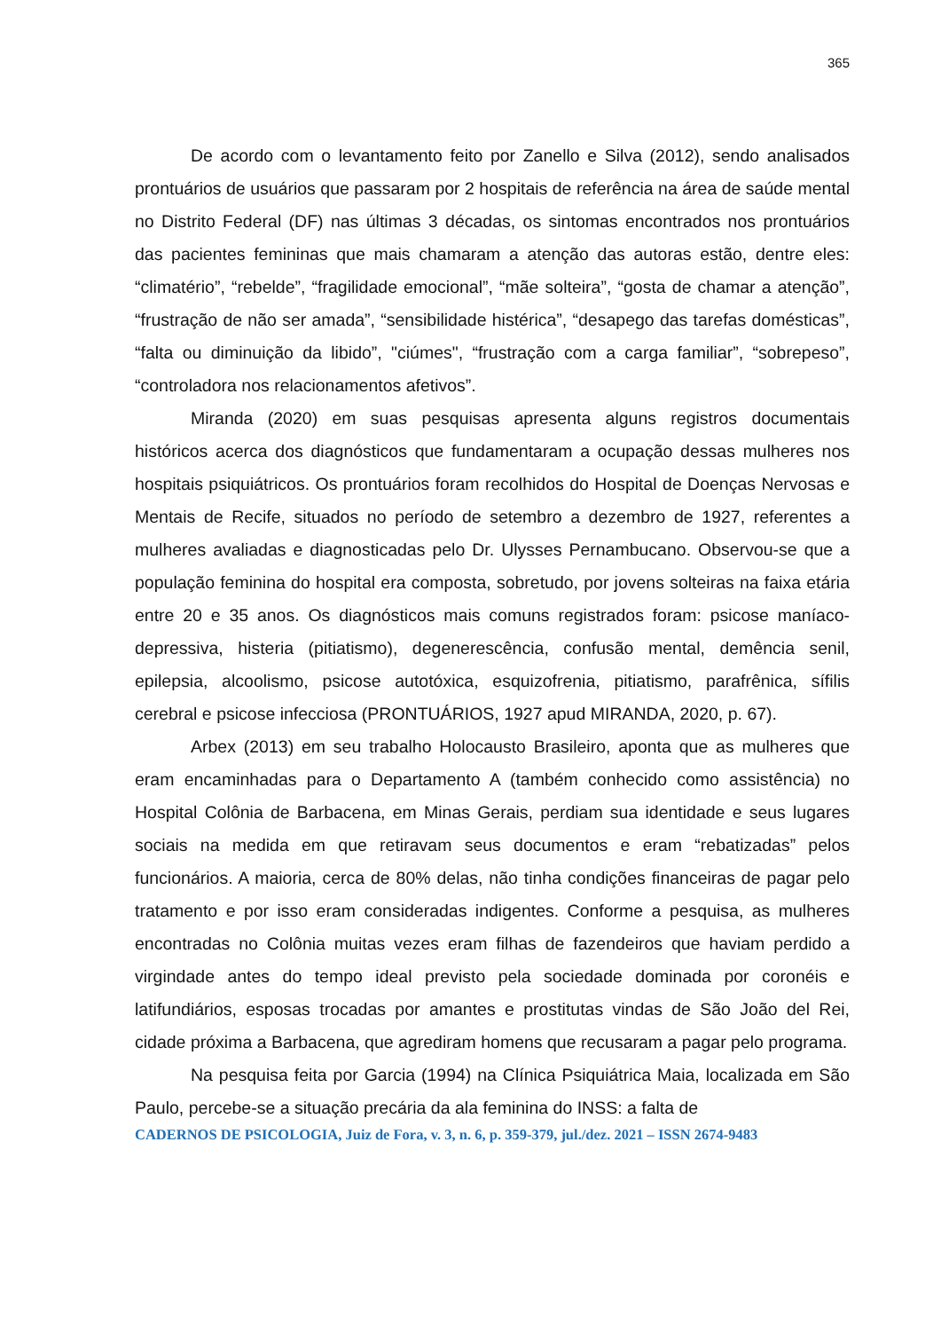365
De acordo com o levantamento feito por Zanello e Silva (2012), sendo analisados prontuários de usuários que passaram por 2 hospitais de referência na área de saúde mental no Distrito Federal (DF) nas últimas 3 décadas, os sintomas encontrados nos prontuários das pacientes femininas que mais chamaram a atenção das autoras estão, dentre eles: “climatério”, “rebelde”, “fragilidade emocional”, “mãe solteira”, “gosta de chamar a atenção”, “frustração de não ser amada”, “sensibilidade histérica”, “desapego das tarefas domésticas”, “falta ou diminuição da libido”, "ciúmes", “frustração com a carga familiar”, “sobrepeso”, “controladora nos relacionamentos afetivos”.
Miranda (2020) em suas pesquisas apresenta alguns registros documentais históricos acerca dos diagnósticos que fundamentaram a ocupação dessas mulheres nos hospitais psiquiátricos. Os prontuários foram recolhidos do Hospital de Doenças Nervosas e Mentais de Recife, situados no período de setembro a dezembro de 1927, referentes a mulheres avaliadas e diagnosticadas pelo Dr. Ulysses Pernambucano. Observou-se que a população feminina do hospital era composta, sobretudo, por jovens solteiras na faixa etária entre 20 e 35 anos. Os diagnósticos mais comuns registrados foram: psicose maníaco-depressiva, histeria (pitiatismo), degenerescência, confusão mental, demência senil, epilepsia, alcoolismo, psicose autotóxica, esquizofrenia, pitiatismo, parafrênica, sífilis cerebral e psicose infecciosa (PRONTUÁRIOS, 1927 apud MIRANDA, 2020, p. 67).
Arbex (2013) em seu trabalho Holocausto Brasileiro, aponta que as mulheres que eram encaminhadas para o Departamento A (também conhecido como assistência) no Hospital Colônia de Barbacena, em Minas Gerais, perdiam sua identidade e seus lugares sociais na medida em que retiravam seus documentos e eram “rebatizadas” pelos funcionários. A maioria, cerca de 80% delas, não tinha condições financeiras de pagar pelo tratamento e por isso eram consideradas indigentes. Conforme a pesquisa, as mulheres encontradas no Colônia muitas vezes eram filhas de fazendeiros que haviam perdido a virgindade antes do tempo ideal previsto pela sociedade dominada por coronéis e latifundiários, esposas trocadas por amantes e prostitutas vindas de São João del Rei, cidade próxima a Barbacena, que agrediram homens que recusaram a pagar pelo programa.
Na pesquisa feita por Garcia (1994) na Clínica Psiquiátrica Maia, localizada em São Paulo, percebe-se a situação precária da ala feminina do INSS: a falta de
CADERNOS DE PSICOLOGIA, Juiz de Fora, v. 3, n. 6, p. 359-379, jul./dez. 2021 – ISSN 2674-9483